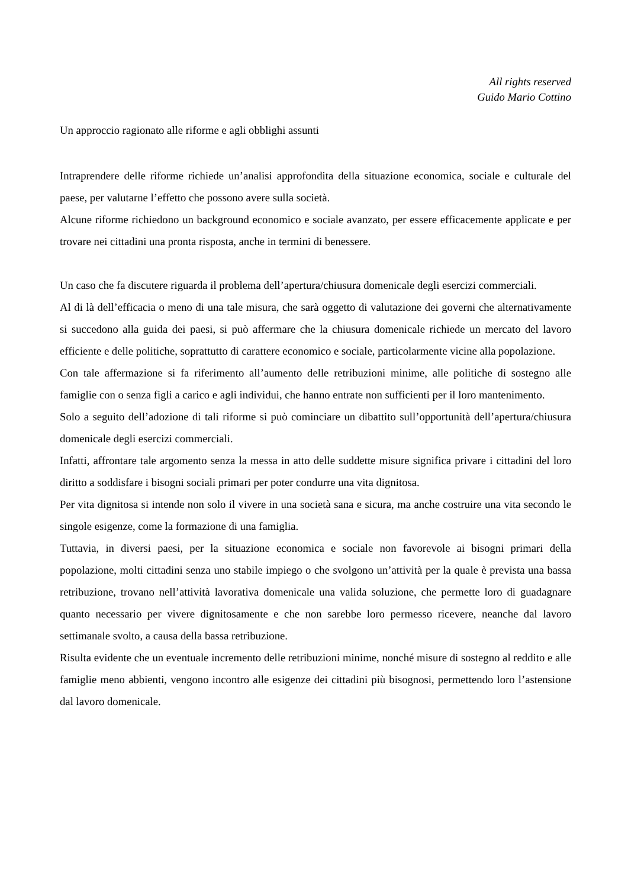All rights reserved
Guido Mario Cottino
Un approccio ragionato alle riforme e agli obblighi assunti
Intraprendere delle riforme richiede un’analisi approfondita della situazione economica, sociale e culturale del paese, per valutarne l’effetto che possono avere sulla società.
Alcune riforme richiedono un background economico e sociale avanzato, per essere efficacemente applicate e per trovare nei cittadini una pronta risposta, anche in termini di benessere.
Un caso che fa discutere riguarda il problema dell’apertura/chiusura domenicale degli esercizi commerciali.
Al di là dell’efficacia o meno di una tale misura, che sarà oggetto di valutazione dei governi che alternativamente si succedono alla guida dei paesi, si può affermare che la chiusura domenicale richiede un mercato del lavoro efficiente e delle politiche, soprattutto di carattere economico e sociale, particolarmente vicine alla popolazione.
Con tale affermazione si fa riferimento all’aumento delle retribuzioni minime, alle politiche di sostegno alle famiglie con o senza figli a carico e agli individui, che hanno entrate non sufficienti per il loro mantenimento.
Solo a seguito dell’adozione di tali riforme si può cominciare un dibattito sull’opportunità dell’apertura/chiusura domenicale degli esercizi commerciali.
Infatti, affrontare tale argomento senza la messa in atto delle suddette misure significa privare i cittadini del loro diritto a soddisfare i bisogni sociali primari per poter condurre una vita dignitosa.
Per vita dignitosa si intende non solo il vivere in una società sana e sicura, ma anche costruire una vita secondo le singole esigenze, come la formazione di una famiglia.
Tuttavia, in diversi paesi, per la situazione economica e sociale non favorevole ai bisogni primari della popolazione, molti cittadini senza uno stabile impiego o che svolgono un’attività per la quale è prevista una bassa retribuzione, trovano nell’attività lavorativa domenicale una valida soluzione, che permette loro di guadagnare quanto necessario per vivere dignitosamente e che non sarebbe loro permesso ricevere, neanche dal lavoro settimanale svolto, a causa della bassa retribuzione.
Risulta evidente che un eventuale incremento delle retribuzioni minime, nonché misure di sostegno al reddito e alle famiglie meno abbienti, vengono incontro alle esigenze dei cittadini più bisognosi, permettendo loro l’astensione dal lavoro domenicale.